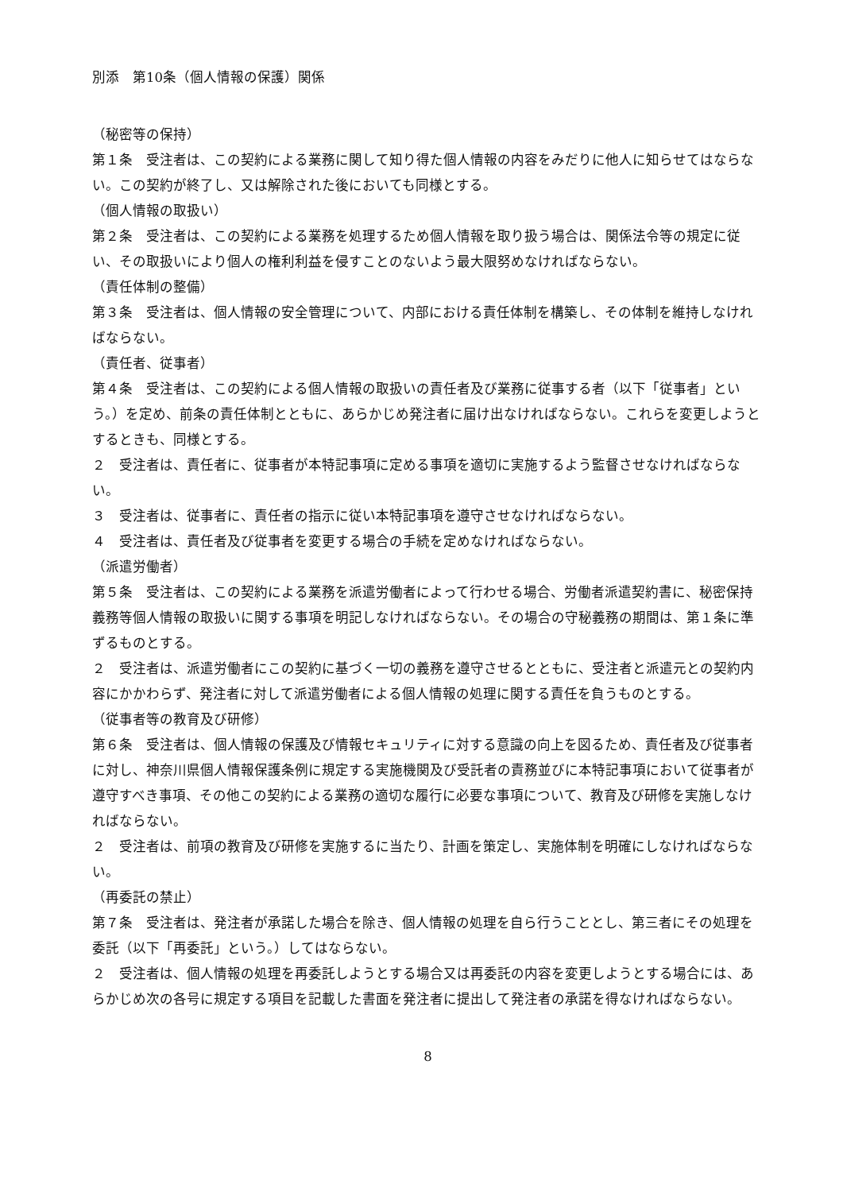別添　第10条（個人情報の保護）関係
（秘密等の保持）
第１条　受注者は、この契約による業務に関して知り得た個人情報の内容をみだりに他人に知らせてはならない。この契約が終了し、又は解除された後においても同様とする。
（個人情報の取扱い）
第２条　受注者は、この契約による業務を処理するため個人情報を取り扱う場合は、関係法令等の規定に従い、その取扱いにより個人の権利利益を侵すことのないよう最大限努めなければならない。
（責任体制の整備）
第３条　受注者は、個人情報の安全管理について、内部における責任体制を構築し、その体制を維持しなければならない。
（責任者、従事者）
第４条　受注者は、この契約による個人情報の取扱いの責任者及び業務に従事する者（以下「従事者」という。）を定め、前条の責任体制とともに、あらかじめ発注者に届け出なければならない。これらを変更しようとするときも、同様とする。
２　受注者は、責任者に、従事者が本特記事項に定める事項を適切に実施するよう監督させなければならない。
３　受注者は、従事者に、責任者の指示に従い本特記事項を遵守させなければならない。
４　受注者は、責任者及び従事者を変更する場合の手続を定めなければならない。
（派遣労働者）
第５条　受注者は、この契約による業務を派遣労働者によって行わせる場合、労働者派遣契約書に、秘密保持義務等個人情報の取扱いに関する事項を明記しなければならない。その場合の守秘義務の期間は、第１条に準ずるものとする。
２　受注者は、派遣労働者にこの契約に基づく一切の義務を遵守させるとともに、受注者と派遣元との契約内容にかかわらず、発注者に対して派遣労働者による個人情報の処理に関する責任を負うものとする。
（従事者等の教育及び研修）
第６条　受注者は、個人情報の保護及び情報セキュリティに対する意識の向上を図るため、責任者及び従事者に対し、神奈川県個人情報保護条例に規定する実施機関及び受託者の責務並びに本特記事項において従事者が遵守すべき事項、その他この契約による業務の適切な履行に必要な事項について、教育及び研修を実施しなければならない。
２　受注者は、前項の教育及び研修を実施するに当たり、計画を策定し、実施体制を明確にしなければならない。
（再委託の禁止）
第７条　受注者は、発注者が承諾した場合を除き、個人情報の処理を自ら行うこととし、第三者にその処理を委託（以下「再委託」という。）してはならない。
２　受注者は、個人情報の処理を再委託しようとする場合又は再委託の内容を変更しようとする場合には、あらかじめ次の各号に規定する項目を記載した書面を発注者に提出して発注者の承諾を得なければならない。
8